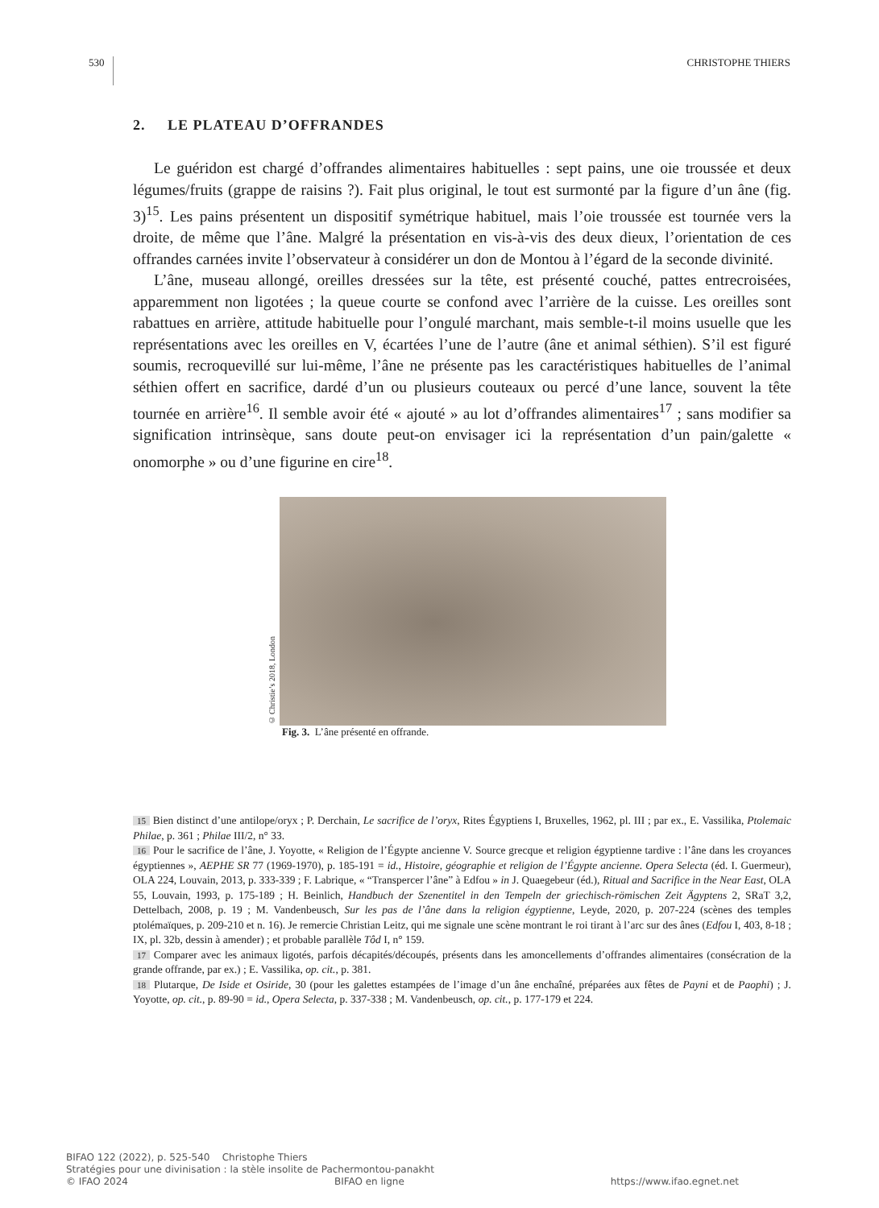530 CHRISTOPHE THIERS
2. LE PLATEAU D’OFFRANDES
Le guéridon est chargé d’offrandes alimentaires habituelles : sept pains, une oie troussée et deux légumes/fruits (grappe de raisins ?). Fait plus original, le tout est surmonté par la figure d’un âne (fig. 3)<sup>15</sup>. Les pains présentent un dispositif symétrique habituel, mais l’oie troussée est tournée vers la droite, de même que l’âne. Malgré la présentation en vis-à-vis des deux dieux, l’orientation de ces offrandes carnées invite l’observateur à considérer un don de Montou à l’égard de la seconde divinité.
L’âne, museau allongé, oreilles dressées sur la tête, est présenté couché, pattes entrecroisées, apparemment non ligotées ; la queue courte se confond avec l’arrière de la cuisse. Les oreilles sont rabattues en arrière, attitude habituelle pour l’ongulé marchant, mais semble-t-il moins usuelle que les représentations avec les oreilles en V, écartées l’une de l’autre (âne et animal séthien). S’il est figuré soumis, recroquevillé sur lui-même, l’âne ne présente pas les caractéristiques habituelles de l’animal séthien offert en sacrifice, dardé d’un ou plusieurs couteaux ou percé d’une lance, souvent la tête tournée en arrière<sup>16</sup>. Il semble avoir été « ajouté » au lot d’offrandes alimentaires<sup>17</sup> ; sans modifier sa signification intrinsèque, sans doute peut-on envisager ici la représentation d’un pain/galette « onomorphe » ou d’une figurine en cire<sup>18</sup>.
© Christie’s 2018, London
Fig. 3. L’âne présenté en offrande.
15 Bien distinct d’une antilope/oryx ; P. Derchain, Le sacrifice de l’oryx, Rites Égyptiens I, Bruxelles, 1962, pl. III ; par ex., E. Vassilika, Ptolemaic Philae, p. 361 ; Philae III/2, n° 33.
16 Pour le sacrifice de l’âne, J. Yoyotte, « Religion de l’Égypte ancienne V. Source grecque et religion égyptienne tardive : l’âne dans les croyances égyptiennes », AEPHE SR 77 (1969-1970), p. 185-191 = id., Histoire, géographie et religion de l’Égypte ancienne. Opera Selecta (éd. I. Guermeur), OLA 224, Louvain, 2013, p. 333-339 ; F. Labrique, « “Transpercer l’âne” à Edfou » in J. Quaegebeur (éd.), Ritual and Sacrifice in the Near East, OLA 55, Louvain, 1993, p. 175-189 ; H. Beinlich, Handbuch der Szenentitel in den Tempeln der griechisch-römischen Zeit Ägyptens 2, SRaT 3,2, Dettelbach, 2008, p. 19 ; M. Vandenbeusch, Sur les pas de l’âne dans la religion égyptienne, Leyde, 2020, p. 207-224 (scènes des temples ptolémaïques, p. 209-210 et n. 16). Je remercie Christian Leitz, qui me signale une scène montrant le roi tirant à l’arc sur des ânes (Edfou I, 403, 8-18 ; IX, pl. 32b, dessin à amender) ; et probable parallèle Tôd I, n° 159.
17 Comparer avec les animaux ligotés, parfois décapités/découpés, présents dans les amoncellements d’offrandes alimentaires (consécration de la grande offrande, par ex.) ; E. Vassilika, op. cit., p. 381.
18 Plutarque, De Iside et Osiride, 30 (pour les galettes estampées de l’image d’un âne enchaîné, préparées aux fêtes de Payni et de Paophi) ; J. Yoyotte, op. cit., p. 89-90 = id., Opera Selecta, p. 337-338 ; M. Vandenbeusch, op. cit., p. 177-179 et 224.
BIFAO 122 (2022), p. 525-540 Christophe Thiers
Stratégies pour une divinisation : la stèle insolite de Pachermontou-panakht
© IFAO 2024 BIFAO en ligne https://www.ifao.egnet.net